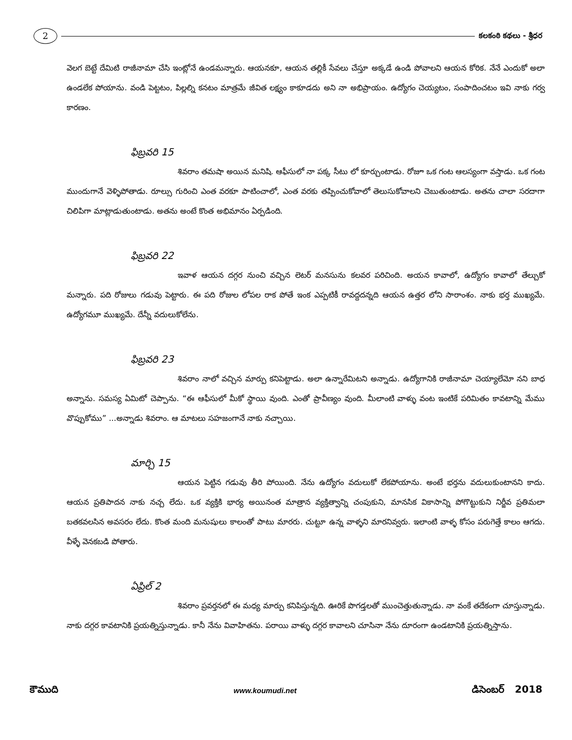2
కలకంఠి కథలు - శ్రీధర
వెలగ బెట్టే దేమిటి రాజీనామా చేసి ఇంట్లోనే ఉండమన్నారు. ఆయనకూ, ఆయన తల్లికీ సేవలు చేస్తూ అక్కడే ఉండి పోవాలని ఆయన కోరిక. నేనే ఎందుకో అలా ఉండలేక పోయాను. వండి పెట్టటం, పిల్లల్ని కనటం మాత్రమే జీవిత లక్ష్యం కాకూడదు అని నా అభిప్రాయం. ఉద్యోగం చెయ్యటం, సంపాదించటం ఇవి నాకు గర్వ కారణం.
ఫిబ్రవరి 15
శివరాం తమషా అయిన మనిషి. ఆఫీసులో నా పక్క సీటు లో కూర్చుంటాడు. రోజూ ఒక గంట ఆలస్యంగా వస్తాడు. ఒక గంట ముందుగానే వెళ్ళిపోతాడు. రూల్సు గురించి ఎంత వరకూ పాటించాలో, ఎంత వరకు తప్పించుకోవాలో తెలుసుకోవాలని చెబుతుంటాడు. అతను చాలా సరదాగా చిలిపిగా మాట్లాడుతుంటాడు. అతను అంటే కొంత అభిమానం ఏర్పడింది.
ఫిబ్రవరి 22
ఇవాళ ఆయన దగ్గర నుంచి వచ్చిన లెటర్ మనసును కలవర పరిచింది. అయన కావాలో, ఉద్యోగం కావాలో తేల్చుకో మన్నారు. పది రోజులు గడువు పెట్టారు. ఈ పది రోజుల లోపల రాక పోతే ఇంక ఎప్పటికీ రావద్దదన్నది ఆయన ఉత్తర లోని సారాంశం. నాకు భర్త ముఖ్యమే. ఉద్యోగమూ ముఖ్యమే. దేన్నీ వదులుకోలేను.
ఫిబ్రవరి 23
శివరాం నాలో వచ్చిన మార్పు కనిపెట్టాడు. అలా ఉన్నారేమిటని అన్నాడు. ఉద్యోగానికి రాజీనామా చెయ్యాలేమో నని బాధ అన్నాను. సమస్య ఏమిటో చెప్పాను. “ఈ ఆఫీసులో మీకో స్థాయి వుంది. ఎంతో ప్రావీణ్యం వుంది. మీలాంటి వాళ్ళు వంట ఇంటికే పరిమితం కావటాన్ని మేము వొప్పుకోము” ...అన్నాడు శివరాం. ఆ మాటలు సహజంగానే నాకు నచ్చాయి.
మార్చి 15
ఆయన పెట్టిన గడువు తీరి పోయింది. నేను ఉద్యోగం వదులుకో లేకపోయాను. అంటే భర్తను వదులుకుంటానని కాదు. ఆయన ప్రతిపాదన నాకు నచ్చ లేదు. ఒక వ్యక్తికి భార్య అయినంత మాత్రాన వ్యక్తిత్వాన్ని చంపుకుని, మానసిక వికాసాన్ని పోగొట్టుకుని నిర్జీవ ప్రతిమలా బతకవలసిన అవసరం లేదు. కొంత మంది మనుషులు కాలంతో పాటు మారరు. చుట్టూ ఉన్న వాళ్ళని మారనివ్వరు. ఇలాంటి వాళ్ళ కోసం పరుగెత్తే కాలం ఆగదు. వీళ్ళే వెనకబడి పోతారు.
ఏప్రిల్ 2
శివరాం ప్రవర్తనలో ఈ మధ్య మార్పు కనిపిస్తున్నది. ఊరికే పొగడ్తలతో ముంచెత్తుతున్నాడు. నా వంకే తదేకంగా చూస్తున్నాడు. నాకు దగ్గర కావటానికి ప్రయత్నిస్తున్నాడు. కానీ నేను వివాహితను. పరాయి వాళ్ళు దగ్గర కావాలని చూసినా నేను దూరంగా ఉండటానికి ప్రయత్నిస్తాను.
కౌముది www.koumudi.net డిసెంబర్ 2018